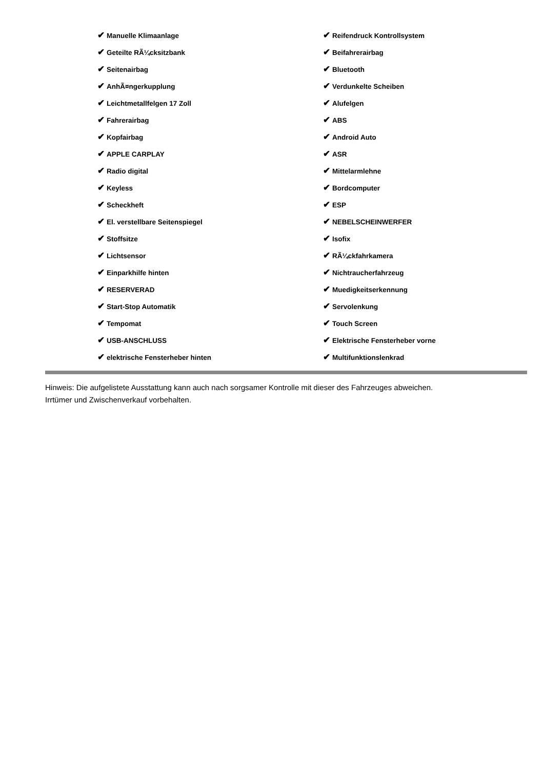| ✔ Manuelle Klimaanlage | ✔ Reifendruck Kontrollsystem |
| ✔ Geteilte RÃ¼cksitzbank | ✔ Beifahrerairbag |
| ✔ Seitenairbag | ✔ Bluetooth |
| ✔ AnhÃ¤ngerkupplung | ✔ Verdunkelte Scheiben |
| ✔ Leichtmetallfelgen 17 Zoll | ✔ Alufelgen |
| ✔ Fahrerairbag | ✔ ABS |
| ✔ Kopfairbag | ✔ Android Auto |
| ✔ APPLE CARPLAY | ✔ ASR |
| ✔ Radio digital | ✔ Mittelarmlehne |
| ✔ Keyless | ✔ Bordcomputer |
| ✔ Scheckheft | ✔ ESP |
| ✔ El. verstellbare Seitenspiegel | ✔ NEBELSCHEINWERFER |
| ✔ Stoffsitze | ✔ Isofix |
| ✔ Lichtsensor | ✔ RÃ¼ckfahrkamera |
| ✔ Einparkhilfe hinten | ✔ Nichtraucherfahrzeug |
| ✔ RESERVERAD | ✔ Muedigkeitserkennung |
| ✔ Start-Stop Automatik | ✔ Servolenkung |
| ✔ Tempomat | ✔ Touch Screen |
| ✔ USB-ANSCHLUSS | ✔ Elektrische Fensterheber vorne |
| ✔ elektrische Fensterheber hinten | ✔ Multifunktionslenkrad |
Hinweis: Die aufgelistete Ausstattung kann auch nach sorgsamer Kontrolle mit dieser des Fahrzeuges abweichen. Irrtümer und Zwischenverkauf vorbehalten.